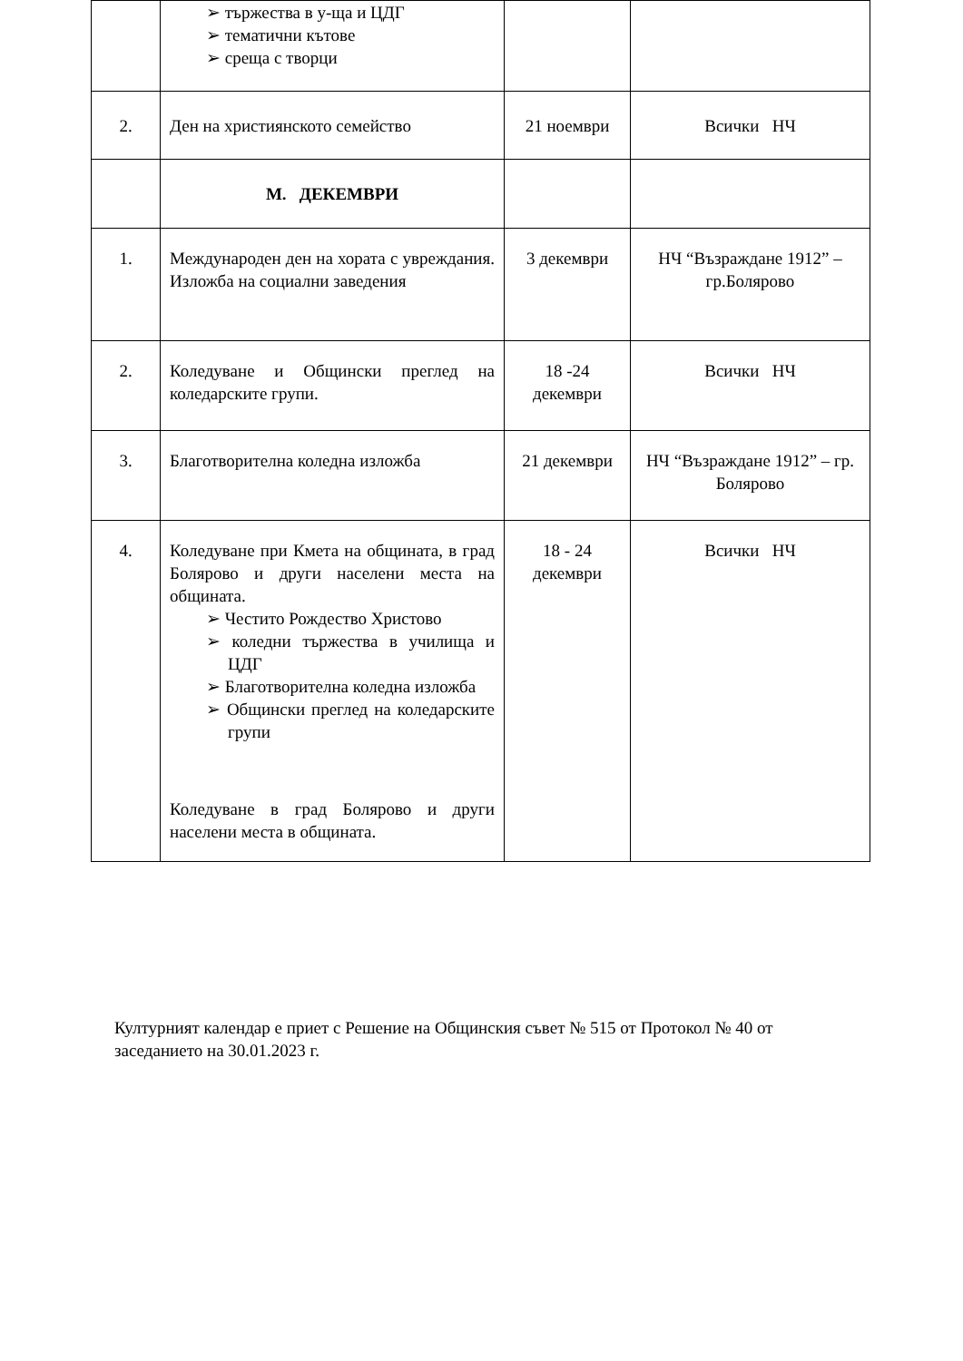| | ➢ тържества в у-ща и ЦДГ ➢ тематични кътове ➢ среща с творци | | |
| 2. | Ден на християнското семейство | 21 ноември | Всички НЧ |
| | М. ДЕКЕМВРИ | | |
| 1. | Международен ден на хората с увреждания. Изложба на социални заведения | 3 декември | НЧ “Възраждане 1912” – гр.Болярово |
| 2. | Коледуване и Общински преглед на коледарските групи. | 18 -24 декември | Всички НЧ |
| 3. | Благотворителна коледна изложба | 21 декември | НЧ “Възраждане 1912” – гр. Болярово |
| 4. | Коледуване при Кмета на общината, в град Болярово и други населени места на общината. ➢ Честито Рождество Христово ➢ коледни тържества в училища и ЦДГ ➢ Благотворителна коледна изложба ➢ Общински преглед на коледарските групи Коледуване в град Болярово и други населени места в общината. | 18 - 24 декември | Всички НЧ |
Културният календар е приет с Решение на Общинския съвет № 515 от Протокол № 40 от заседанието на 30.01.2023 г.